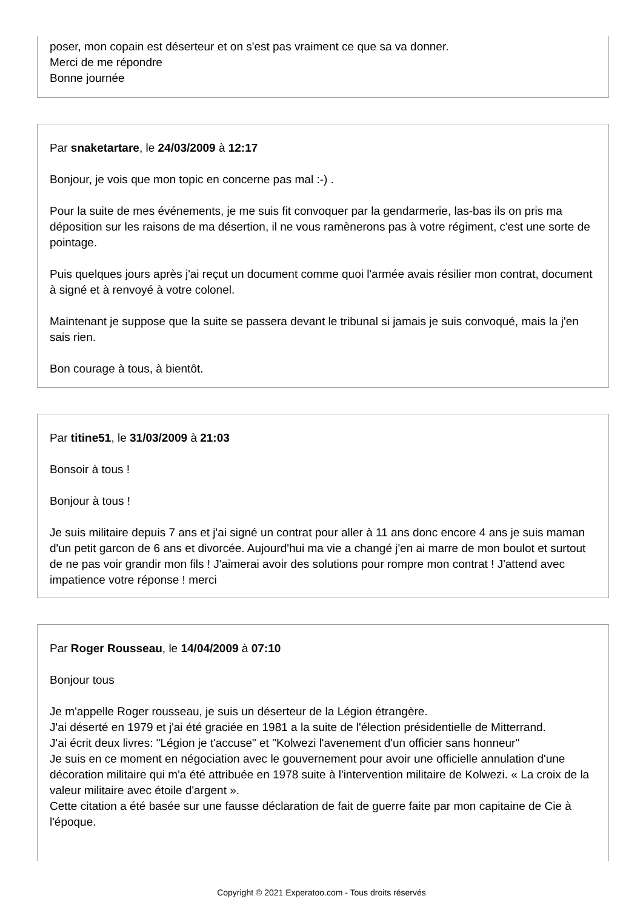poser, mon copain est déserteur et on s'est pas vraiment ce que sa va donner.
Merci de me répondre
Bonne journée
Par snaketartare, le 24/03/2009 à 12:17
Bonjour, je vois que mon topic en concerne pas mal :-) .
Pour la suite de mes événements, je me suis fit convoquer par la gendarmerie, las-bas ils on pris ma déposition sur les raisons de ma désertion, il ne vous ramènerons pas à votre régiment, c'est une sorte de pointage.
Puis quelques jours après j'ai reçut un document comme quoi l'armée avais résilier mon contrat, document à signé et à renvoyé à votre colonel.
Maintenant je suppose que la suite se passera devant le tribunal si jamais je suis convoqué, mais la j'en sais rien.
Bon courage à tous, à bientôt.
Par titine51, le 31/03/2009 à 21:03
Bonsoir à tous !
Bonjour à tous !
Je suis militaire depuis 7 ans et j'ai signé un contrat pour aller à 11 ans donc encore 4 ans je suis maman d'un petit garcon de 6 ans et divorcée. Aujourd'hui ma vie a changé j'en ai marre de mon boulot et surtout de ne pas voir grandir mon fils ! J'aimerai avoir des solutions pour rompre mon contrat ! J'attend avec impatience votre réponse ! merci
Par Roger Rousseau, le 14/04/2009 à 07:10
Bonjour tous
Je m'appelle Roger rousseau, je suis un déserteur de la Légion étrangère.
J'ai déserté en 1979 et j'ai été graciée en 1981 a la suite de l'élection présidentielle de Mitterrand.
J'ai écrit deux livres: "Légion je t'accuse" et "Kolwezi l'avenement d'un officier sans honneur"
Je suis en ce moment en négociation avec le gouvernement pour avoir une officielle annulation d'une décoration militaire qui m'a été attribuée en 1978 suite à l'intervention militaire de Kolwezi. « La croix de la valeur militaire avec étoile d'argent ».
Cette citation a été basée sur une fausse déclaration de fait de guerre faite par mon capitaine de Cie à l'époque.
Copyright © 2021 Experatoo.com - Tous droits réservés